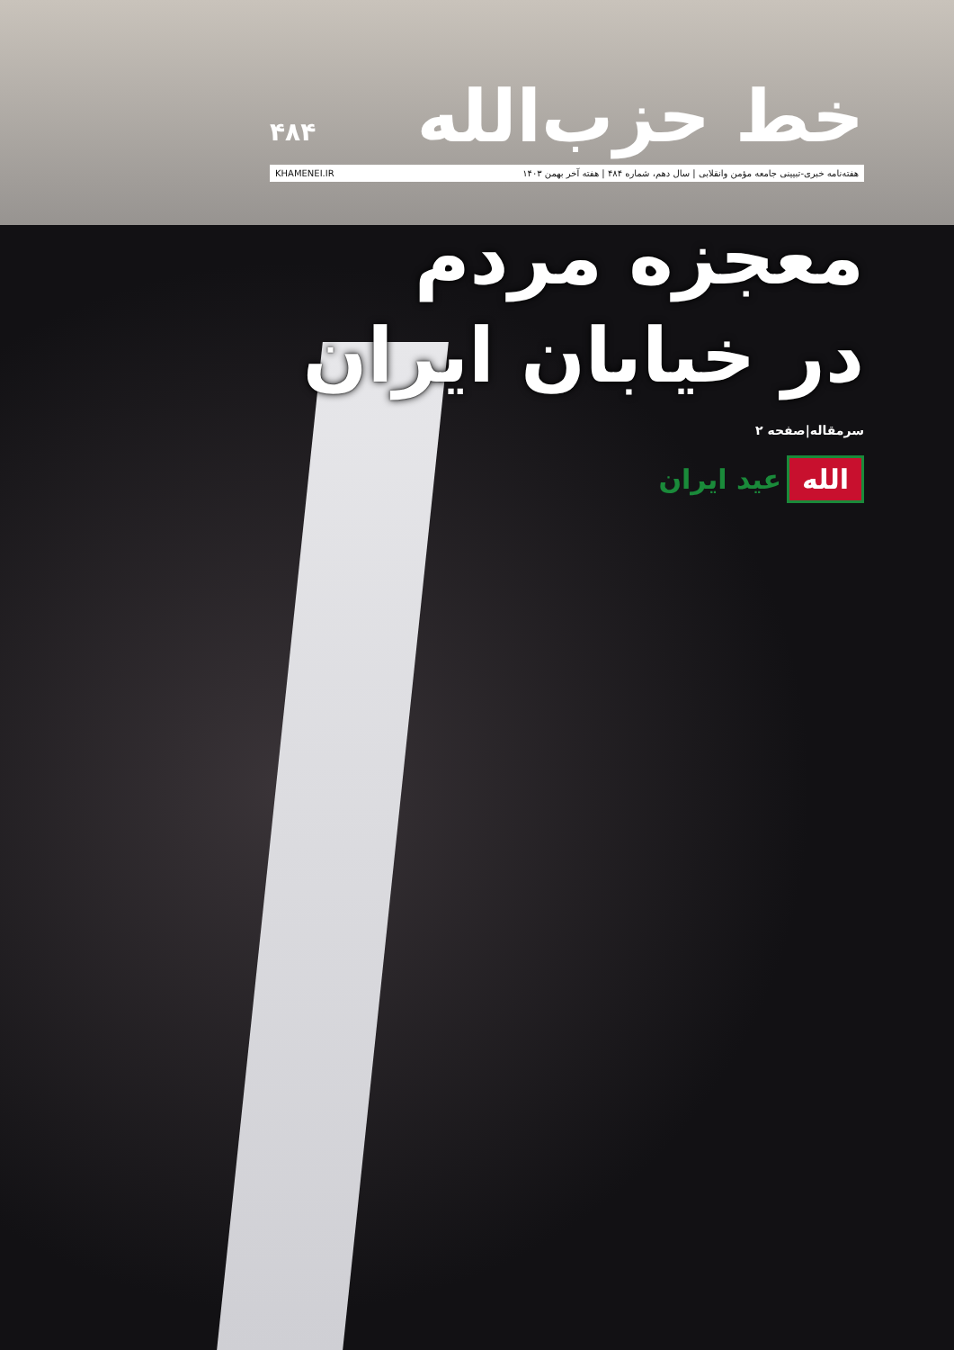خط حزب‌الله
۴۸۴
هفته‌نامه خبری-تبیینی جامعه مؤمن وانقلابی | سال دهم، شماره ۴۸۴ | هفته آخر بهمن ۱۴۰۳ KHAMENEI.IR
معجزه مردم
در خیابان ایران
سرمقاله|صفحه ۲
الله عید ایران